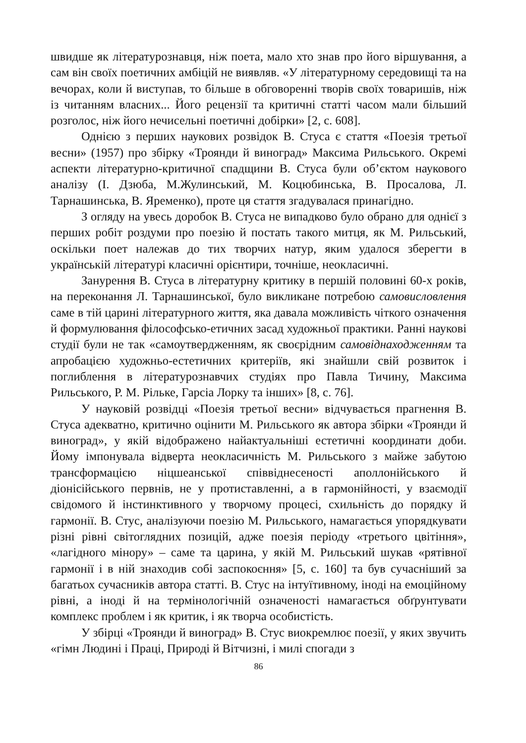швидше як літературознавця, ніж поета, мало хто знав про його віршування, а сам він своїх поетичних амбіцій не виявляв. «У літературному середовищі та на вечорах, коли й виступав, то більше в обговоренні творів своїх товаришів, ніж із читанням власних... Його рецензії та критичні статті часом мали більший розголос, ніж його нечисельні поетичні добірки» [2, с. 608].
Однією з перших наукових розвідок В. Стуса є стаття «Поезія третьої весни» (1957) про збірку «Троянди й виноград» Максима Рильського. Окремі аспекти літературно-критичної спадщини В. Стуса були об’єктом наукового аналізу (І. Дзюба, М.Жулинський, М. Коцюбинська, В. Просалова, Л. Тарнашинська, В. Яременко), проте ця стаття згадувалася принагідно.
З огляду на увесь доробок В. Стуса не випадково було обрано для однієї з перших робіт роздуми про поезію й постать такого митця, як М. Рильський, оскільки поет належав до тих творчих натур, яким удалося зберегти в українській літературі класичні орієнтири, точніше, неокласичні.
Занурення В. Стуса в літературну критику в першій половині 60-х років, на переконання Л. Тарнашинської, було викликане потребою самовисловлення саме в тій царині літературного життя, яка давала можливість чіткого означення й формулювання філософсько-етичних засад художньої практики. Ранні наукові студії були не так «самоутвердженням, як своєрідним самовіднаходженням та апробацією художньо-естетичних критеріїв, які знайшли свій розвиток і поглиблення в літературознавчих студіях про Павла Тичину, Максима Рильського, Р. М. Рільке, Гарсіа Лорку та інших» [8, с. 76].
У науковій розвідці «Поезія третьої весни» відчувається прагнення В. Стуса адекватно, критично оцінити М. Рильського як автора збірки «Троянди й виноград», у якій відображено найактуальніші естетичні координати доби. Йому імпонувала відверта неокласичність М. Рильського з майже забутою трансформацією ніцшеанської співвіднесеності аполлонійського й діонісійського первнів, не у протиставленні, а в гармонійності, у взаємодії свідомого й інстинктивного у творчому процесі, схильність до порядку й гармонії. В. Стус, аналізуючи поезію М. Рильського, намагається упорядкувати різні рівні світоглядних позицій, адже поезія періоду «третього цвітіння», «лагідного мінору» – саме та царина, у якій М. Рильський шукав «рятівної гармонії і в ній знаходив собі заспокоєння» [5, с. 160] та був сучасніший за багатьох сучасників автора статті. В. Стус на інтуїтивному, іноді на емоційному рівні, а іноді й на термінологічній означеності намагається обґрунтувати комплекс проблем і як критик, і як творча особистість.
У збірці «Троянди й виноград» В. Стус виокремлює поезії, у яких звучить «гімн Людині і Праці, Природі й Вітчизні, і милі спогади з
86